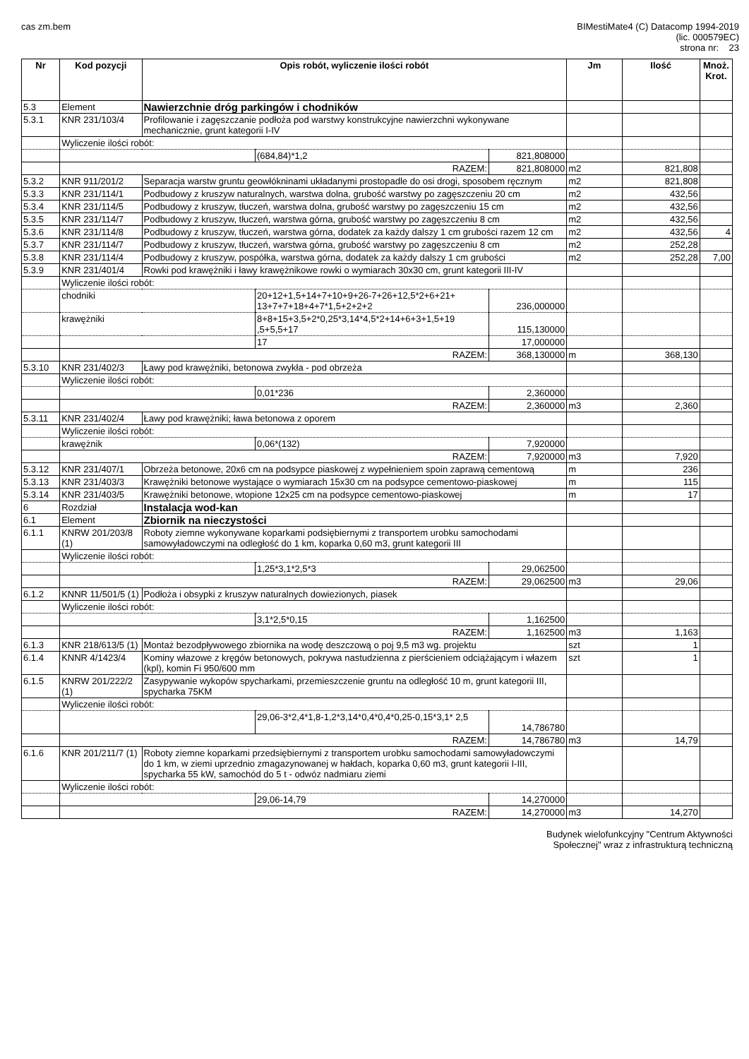cas zm.bem BIMestiMate4 (C) Datacomp 1994-2019
(lic. 000579EC)
strona nr: 23
| Nr | Kod pozycji | Opis robót, wyliczenie ilości robót | | | Jm | Ilość | Mnoż. Krot. |
| --- | --- | --- | --- | --- | --- | --- | --- |
| 5.3 | Element | Nawierzchnie dróg parkingów i chodników | | | | | |
| 5.3.1 | KNR 231/103/4 | Profilowanie i zagęszczanie podłoża pod warstwy konstrukcyjne nawierzchni wykonywane mechanicznie, grunt kategorii I-IV | | | | | |
| | Wyliczenie ilości robót: | | | | | | |
| | | | (684,84)*1,2 | 821,808000 | | | |
| | RAZEM: | | | 821,808000 | m2 | 821,808 | |
| 5.3.2 | KNR 911/201/2 | Separacja warstw gruntu geowłókninami układanymi prostopadle do osi drogi, sposobem ręcznym | | | m2 | 821,808 | |
| 5.3.3 | KNR 231/114/1 | Podbudowy z kruszyw naturalnych, warstwa dolna, grubość warstwy po zagęszczeniu 20 cm | | | m2 | 432,56 | |
| 5.3.4 | KNR 231/114/5 | Podbudowy z kruszyw, tłuczeń, warstwa dolna, grubość warstwy po zagęszczeniu 15 cm | | | m2 | 432,56 | |
| 5.3.5 | KNR 231/114/7 | Podbudowy z kruszyw, tłuczeń, warstwa górna, grubość warstwy po zagęszczeniu 8 cm | | | m2 | 432,56 | |
| 5.3.6 | KNR 231/114/8 | Podbudowy z kruszyw, tłuczeń, warstwa górna, dodatek za każdy dalszy 1 cm grubości razem 12 cm | | | m2 | 432,56 | 4 |
| 5.3.7 | KNR 231/114/7 | Podbudowy z kruszyw, tłuczeń, warstwa górna, grubość warstwy po zagęszczeniu 8 cm | | | m2 | 252,28 | |
| 5.3.8 | KNR 231/114/4 | Podbudowy z kruszyw, pospółka, warstwa górna, dodatek za każdy dalszy 1 cm grubości | | | m2 | 252,28 | 7,00 |
| 5.3.9 | KNR 231/401/4 | Rowki pod krawężniki i ławy krawężnikowe rowki o wymiarach 30x30 cm, grunt kategorii III-IV | | | | | |
| | Wyliczenie ilości robót: | | | | | | |
| | chodniki | | 20+12+1,5+14+7+10+9+26-7+26+12,5*2+6+21+ 13+7+7+18+4+7*1,5+2+2+2 | 236,000000 | | | |
| | krawężniki | | 8+8+15+3,5+2*0,25*3,14*4,5*2+14+6+3+1,5+19 ,5+5,5+17 | 115,130000 | | | |
| | | | 17 | 17,000000 | | | |
| | RAZEM: | | | 368,130000 | m | 368,130 | |
| 5.3.10 | KNR 231/402/3 | Ławy pod krawężniki, betonowa zwykła - pod obrzeża | | | | | |
| | Wyliczenie ilości robót: | | | | | | |
| | | | 0,01*236 | 2,360000 | | | |
| | RAZEM: | | | 2,360000 | m3 | 2,360 | |
| 5.3.11 | KNR 231/402/4 | Ławy pod krawężniki; ława betonowa z oporem | | | | | |
| | Wyliczenie ilości robót: | | | | | | |
| | krawężnik | | 0,06*(132) | 7,920000 | | | |
| | RAZEM: | | | 7,920000 | m3 | 7,920 | |
| 5.3.12 | KNR 231/407/1 | Obrzeża betonowe, 20x6 cm na podsypce piaskowej z wypełnieniem spoin zaprawą cementową | | | m | 236 | |
| 5.3.13 | KNR 231/403/3 | Krawężniki betonowe wystające o wymiarach 15x30 cm na podsypce cementowo-piaskowej | | | m | 115 | |
| 5.3.14 | KNR 231/403/5 | Krawężniki betonowe, wtopione 12x25 cm na podsypce cementowo-piaskowej | | | m | 17 | |
| 6 | Rozdział | Instalacja wod-kan | | | | | |
| 6.1 | Element | Zbiornik na nieczystości | | | | | |
| 6.1.1 | KNRW 201/203/8 (1) | Roboty ziemne wykonywane koparkami podsiębiernymi z transportem urobku samochodami samowyładowczymi na odległość do 1 km, koparka 0,60 m3, grunt kategorii III | | | | | |
| | Wyliczenie ilości robót: | | | | | | |
| | | | 1,25*3,1*2,5*3 | 29,062500 | | | |
| | RAZEM: | | | 29,062500 | m3 | 29,06 | |
| 6.1.2 | KNNR 11/501/5 (1) | Podłoża i obsypki z kruszyw naturalnych dowiezionych, piasek | | | | | |
| | Wyliczenie ilości robót: | | | | | | |
| | | | 3,1*2,5*0,15 | 1,162500 | | | |
| | RAZEM: | | | 1,162500 | m3 | 1,163 | |
| 6.1.3 | KNR 218/613/5 (1) | Montaż bezodpływowego zbiornika na wodę deszczową o poj 9,5 m3 wg. projektu | | | szt | 1 | |
| 6.1.4 | KNNR 4/1423/4 | Kominy włazowe z kręgów betonowych, pokrywa nastudzienna z pierścieniem odciążającym i włazem (kpl), komin Fi 950/600 mm | | | szt | 1 | |
| 6.1.5 | KNRW 201/222/2 (1) | Zasypywanie wykopów spycharkami, przemieszczenie gruntu na odległość 10 m, grunt kategorii III, spycharka 75KM | | | | | |
| | Wyliczenie ilości robót: | | | | | | |
| | | | 29,06-3*2,4*1,8-1,2*3,14*0,4*0,4*0,25-0,15*3,1* 2,5 | 14,786780 | | | |
| | RAZEM: | | | 14,786780 | m3 | 14,79 | |
| 6.1.6 | KNR 201/211/7 (1) | Roboty ziemne koparkami przedsiębiernymi z transportem urobku samochodami samowyładowczymi do 1 km, w ziemi uprzednio zmagazynowanej w hałdach, koparka 0,60 m3, grunt kategorii I-III, spycharka 55 kW, samochód do 5 t - odwóz nadmiaru ziemi | | | | | |
| | Wyliczenie ilości robót: | | | | | | |
| | | | 29,06-14,79 | 14,270000 | | | |
| | RAZEM: | | | 14,270000 | m3 | 14,270 | |
Budynek wielofunkcyjny "Centrum Aktywności
Społecznej" wraz z infrastrukturą techniczną